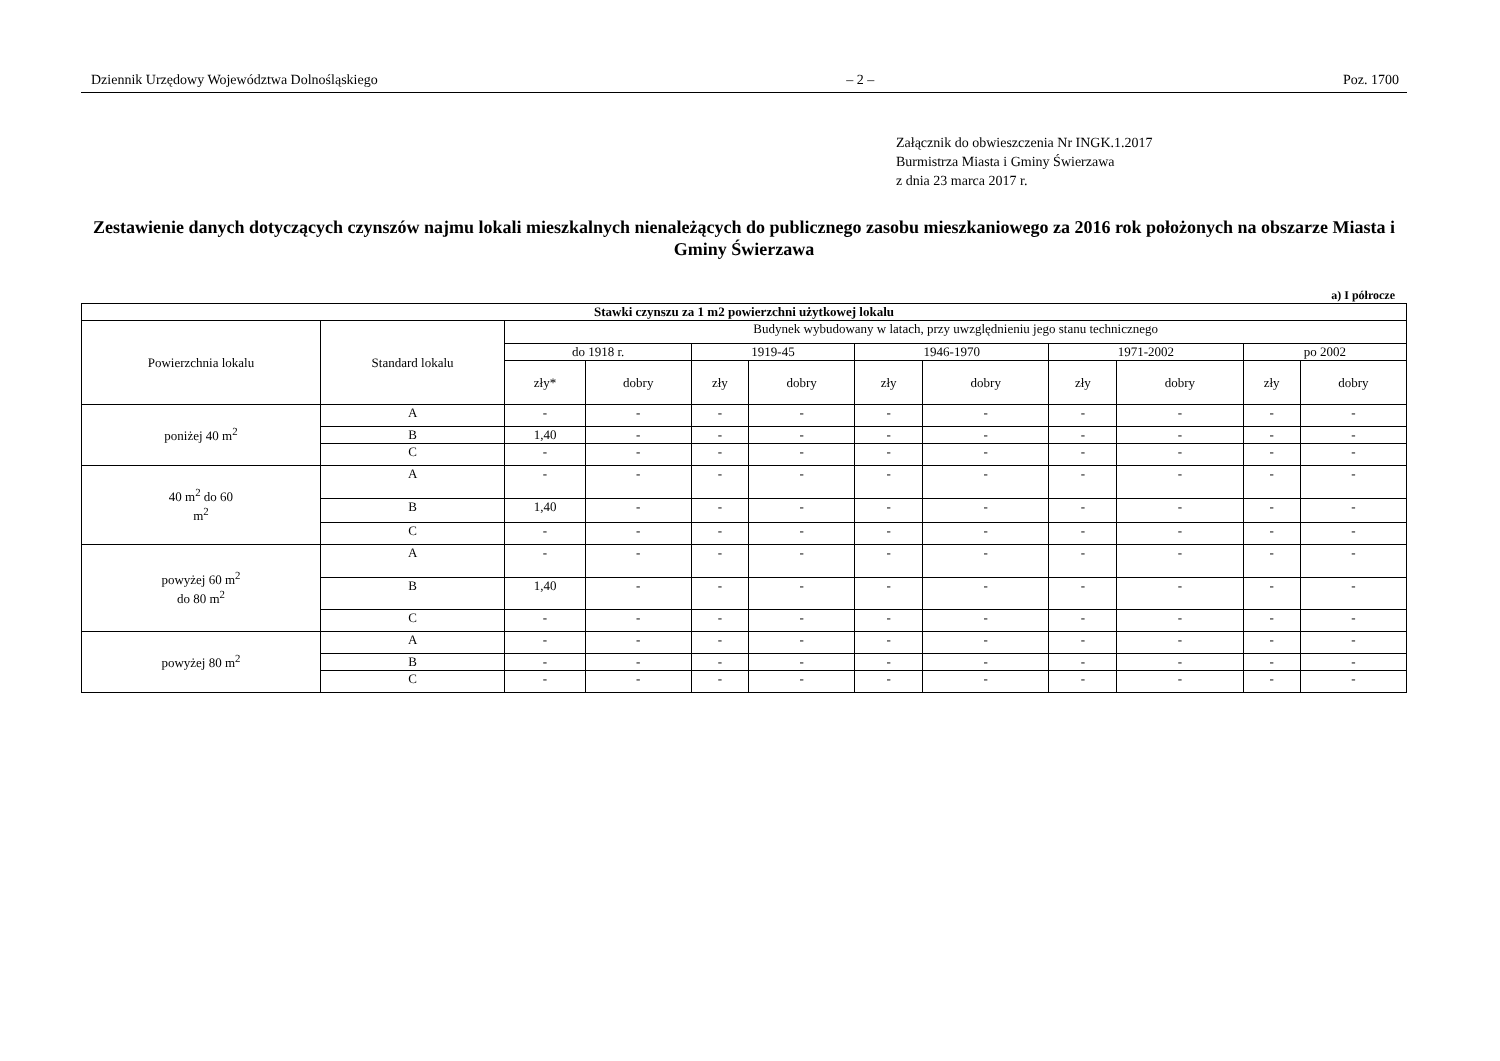Dziennik Urzędowy Województwa Dolnośląskiego – 2 – Poz. 1700
Załącznik do obwieszczenia Nr INGK.1.2017
Burmistrza Miasta i Gminy Świerzawa
z dnia 23 marca 2017 r.
Zestawienie danych dotyczących czynszów najmu lokali mieszkalnych nienależących do publicznego zasobu mieszkaniowego za 2016 rok położonych na obszarze Miasta i Gminy Świerzawa
a) I półrocze
| Stawki czynszu za 1 m2 powierzchni użytkowej lokalu | | | | | | | | | | | |
| --- | --- | --- | --- | --- | --- | --- | --- | --- | --- | --- | --- |
| Powierzchnia lokalu | Standard lokalu | Budynek wybudowany w latach, przy uwzględnieniu jego stanu technicznego | | | | | | | | | |
| | | do 1918 r. | | 1919-45 | | 1946-1970 | | 1971-2002 | | po 2002 | |
| | | zły* | dobry | zły | dobry | zły | dobry | zły | dobry | zły | dobry |
| poniżej 40 m<sup>2</sup> | A | - | - | - | - | - | - | - | - | - | - |
| | B | 1,40 | - | - | - | - | - | - | - | - | - |
| | C | - | - | - | - | - | - | - | - | - | - |
| 40 m<sup>2</sup> do 60 m<sup>2</sup> | A | - | - | - | - | - | - | - | - | - | - |
| | B | 1,40 | - | - | - | - | - | - | - | - | - |
| | C | - | - | - | - | - | - | - | - | - | - |
| powyżej 60 m<sup>2</sup> do 80 m<sup>2</sup> | A | - | - | - | - | - | - | - | - | - | - |
| | B | 1,40 | - | - | - | - | - | - | - | - | - |
| | C | - | - | - | - | - | - | - | - | - | - |
| powyżej 80 m<sup>2</sup> | A | - | - | - | - | - | - | - | - | - | - |
| | B | - | - | - | - | - | - | - | - | - | - |
| | C | - | - | - | - | - | - | - | - | - | - |